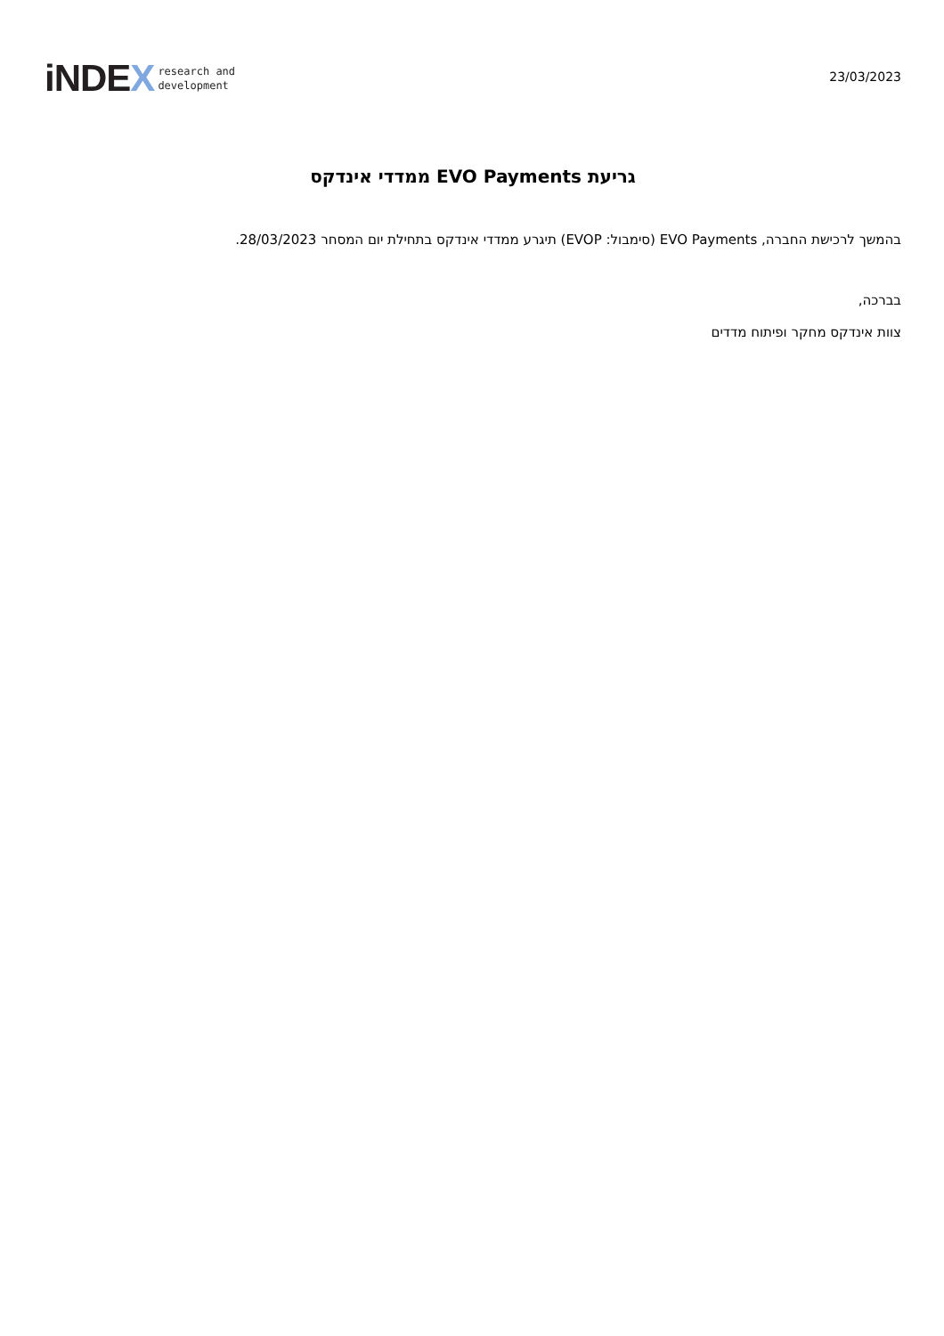iNDEX
research and
development
23/03/2023
גריעת EVO Payments ממדדי אינדקס
בהמשך לרכישת החברה, EVO Payments (סימבול: EVOP) תיגרע ממדדי אינדקס בתחילת יום המסחר 28/03/2023.
בברכה,
צוות אינדקס מחקר ופיתוח מדדים